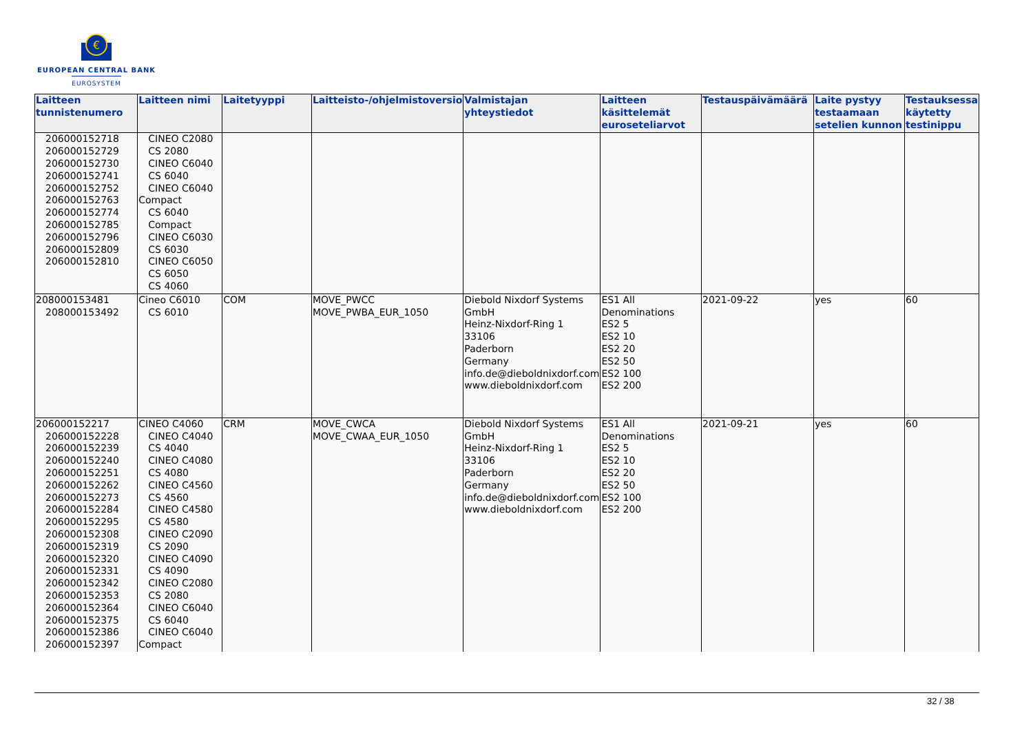€
EUROPEAN CENTRAL BANK
EUROSYSTEM
| Laitteen tunnistenumero | Laitteen nimi | Laitetyyppi | Laitteisto-/ohjelmistoversio | Valmistajan yhteystiedot | Laitteen käsittelemät euroseteliarvot | Testauspäivämäärä | Laite pystyy testaamaan setelien kunnon | Testauksessa käytetty testinippu |
| --- | --- | --- | --- | --- | --- | --- | --- | --- |
| 206000152718 206000152729 206000152730 206000152741 206000152752 206000152763 206000152774 206000152785 206000152796 206000152809 206000152810 | CINEO C2080 CS 2080 CINEO C6040 CS 6040 CINEO C6040 Compact CS 6040 Compact CINEO C6030 CS 6030 CINEO C6050 CS 6050 CS 4060 | | | | | | | |
| 208000153481 208000153492 | Cineo C6010 CS 6010 | COM | MOVE_PWCC MOVE_PWBA_EUR_1050 | Diebold Nixdorf Systems GmbH Heinz-Nixdorf-Ring 1 33106 Paderborn Germany info.de@dieboldnixdorf.com www.dieboldnixdorf.com | ES1 All Denominations ES2 5 ES2 10 ES2 20 ES2 50 ES2 100 ES2 200 | 2021-09-22 | yes | 60 |
| 206000152217 206000152228 206000152239 206000152240 206000152251 206000152262 206000152273 206000152284 206000152295 206000152308 206000152319 206000152320 206000152331 206000152342 206000152353 206000152364 206000152375 206000152386 206000152397 | CINEO C4060 CINEO C4040 CS 4040 CINEO C4080 CS 4080 CINEO C4560 CS 4560 CINEO C4580 CS 4580 CINEO C2090 CS 2090 CINEO C4090 CS 4090 CINEO C2080 CS 2080 CINEO C6040 CS 6040 CINEO C6040 Compact | CRM | MOVE_CWCA MOVE_CWAA_EUR_1050 | Diebold Nixdorf Systems GmbH Heinz-Nixdorf-Ring 1 33106 Paderborn Germany info.de@dieboldnixdorf.com www.dieboldnixdorf.com | ES1 All Denominations ES2 5 ES2 10 ES2 20 ES2 50 ES2 100 ES2 200 | 2021-09-21 | yes | 60 |
32 / 38